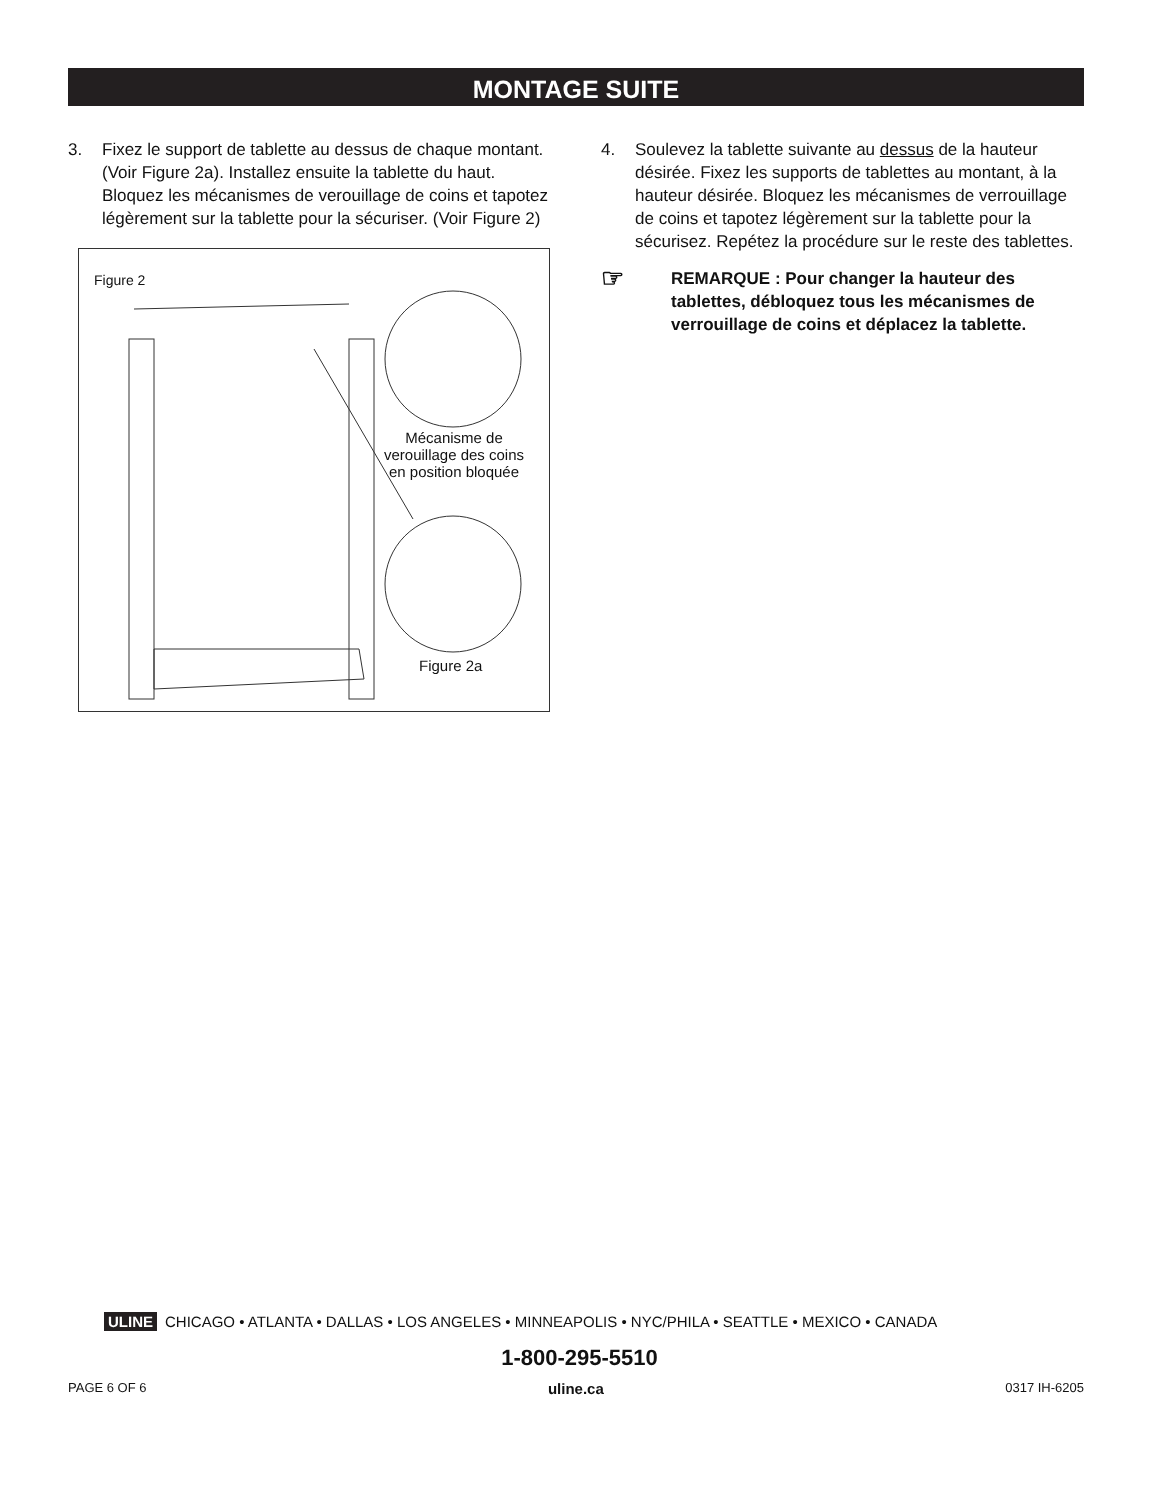MONTAGE SUITE
3. Fixez le support de tablette au dessus de chaque montant. (Voir Figure 2a). Installez ensuite la tablette du haut. Bloquez les mécanismes de verouillage de coins et tapotez légèrement sur la tablette pour la sécuriser. (Voir Figure 2)
Figure 2
Mécanisme de verouillage des coins en position bloquée
Figure 2a
4. Soulevez la tablette suivante au dessus de la hauteur désirée. Fixez les supports de tablettes au montant, à la hauteur désirée. Bloquez les mécanismes de verrouillage de coins et tapotez légèrement sur la tablette pour la sécurisez. Repétez la procédure sur le reste des tablettes.
☞ REMARQUE : Pour changer la hauteur des tablettes, débloquez tous les mécanismes de verrouillage de coins et déplacez la tablette.
ULINE CHICAGO • ATLANTA • DALLAS • LOS ANGELES • MINNEAPOLIS • NYC/PHILA • SEATTLE • MEXICO • CANADA
1-800-295-5510
PAGE 6 OF 6 uline.ca 0317 IH-6205